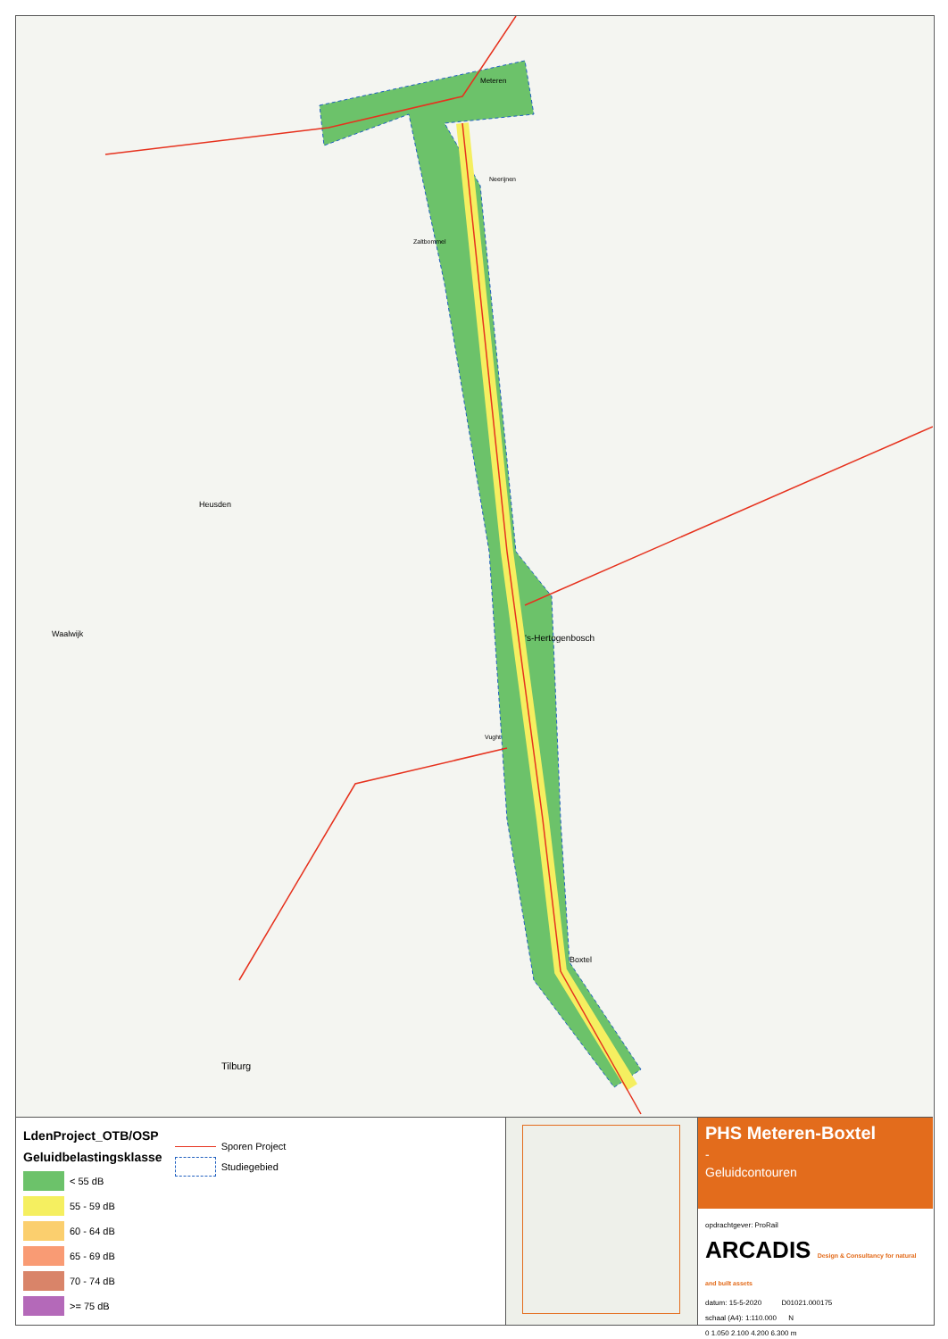Tilburg
's-Hertogenbosch
Boxtel
Meteren
Neerijnen
Zaltbommel
Heusden
Waalwijk
Vught
LdenProject_OTB/OSP
Geluidbelastingsklasse
< 55 dB
55 - 59 dB
60 - 64 dB
65 - 69 dB
70 - 74 dB
>= 75 dB
Sporen Project
Studiegebied
PHS Meteren-Boxtel
-
Geluidcontouren
opdrachtgever: ProRail
ARCADIS Design & Consultancy for natural and built assets
datum: 15-5-2020 D01021.000175
schaal (A4): 1:110.000 N
0 1.050 2.100 4.200 6.300 m